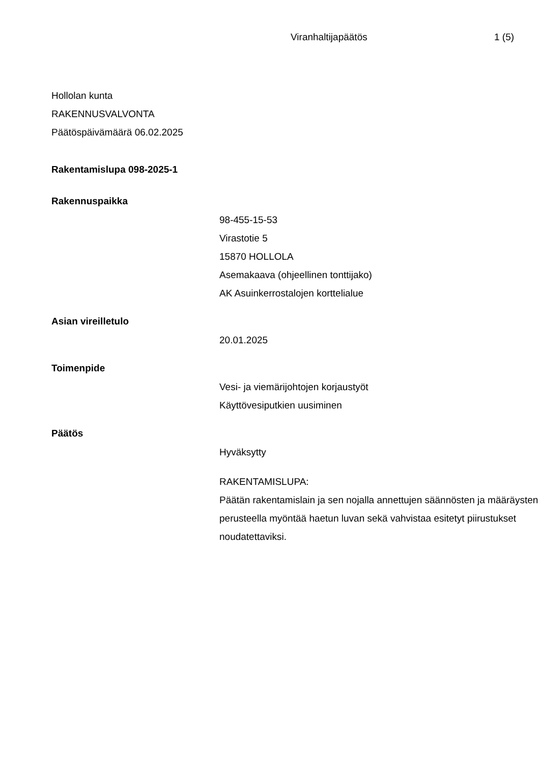Viranhaltijapäätös 1 (5)
Hollolan kunta
RAKENNUSVALVONTA
Päätöspäivämäärä 06.02.2025
Rakentamislupa 098-2025-1
Rakennuspaikka
98-455-15-53
Virastotie 5
15870 HOLLOLA
Asemakaava (ohjeellinen tonttijako)
AK Asuinkerrostalojen korttelialue
Asian vireilletulo
20.01.2025
Toimenpide
Vesi- ja viemärijohtojen korjaustyöt
Käyttövesiputkien uusiminen
Päätös
Hyväksytty
RAKENTAMISLUPA:
Päätän rakentamislain ja sen nojalla annettujen säännösten ja määräysten perusteella myöntää haetun luvan sekä vahvistaa esitetyt piirustukset noudatettaviksi.